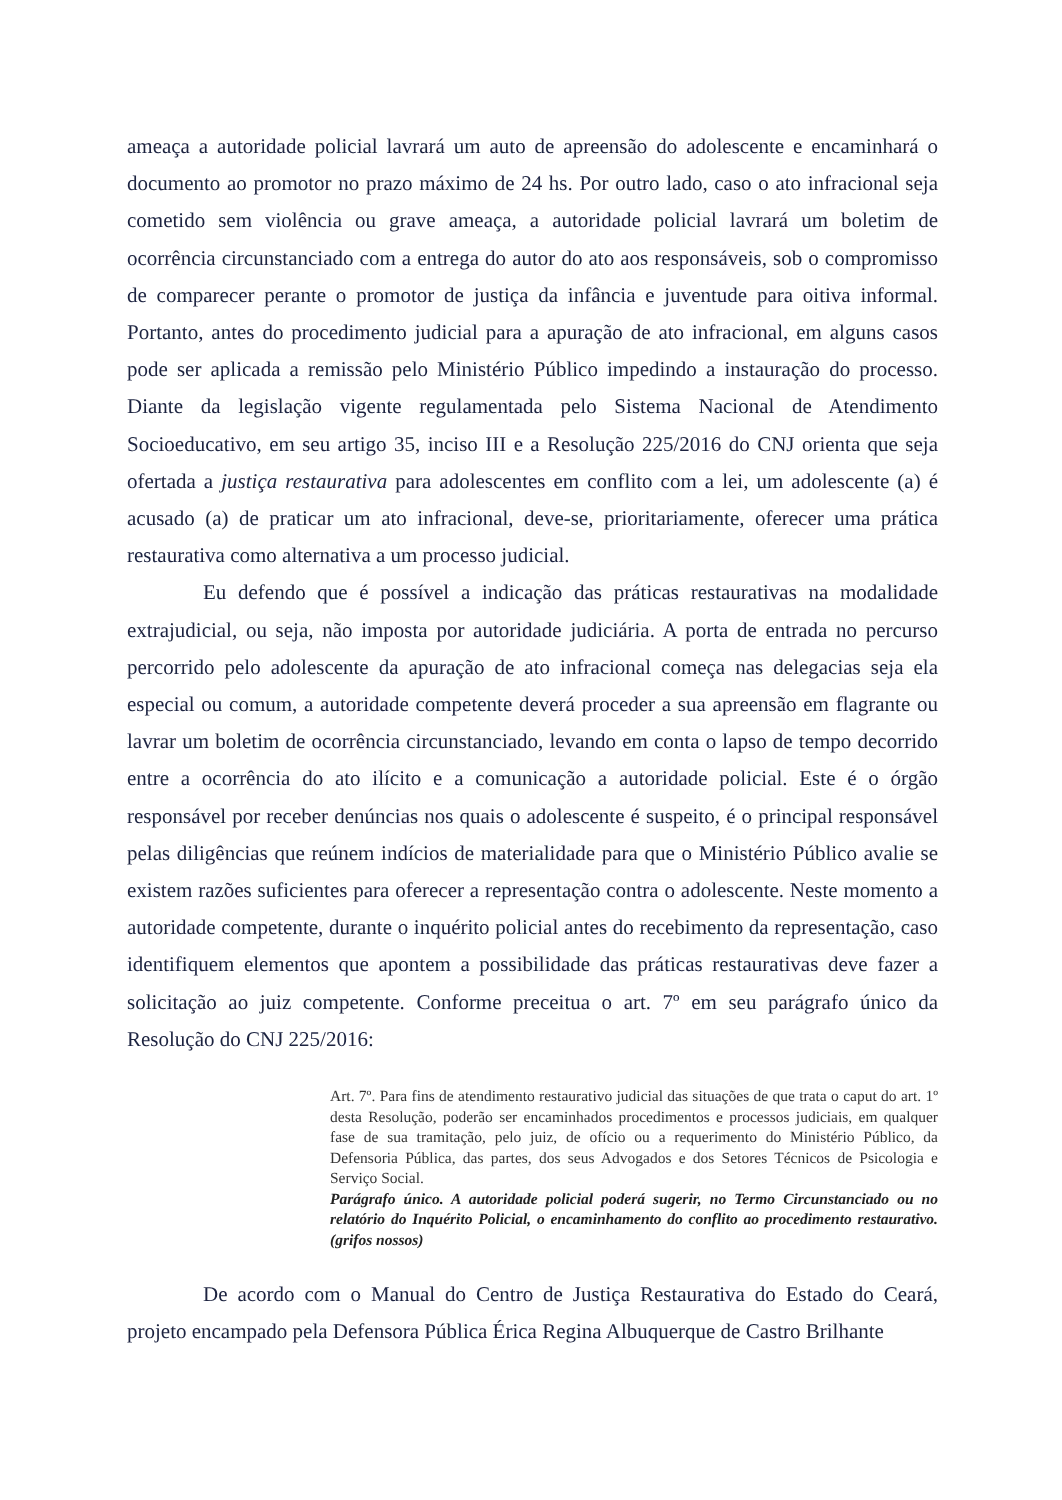ameaça a autoridade policial lavrará um auto de apreensão do adolescente e encaminhará o documento ao promotor no prazo máximo de 24 hs. Por outro lado, caso o ato infracional seja cometido sem violência ou grave ameaça, a autoridade policial lavrará um boletim de ocorrência circunstanciado com a entrega do autor do ato aos responsáveis, sob o compromisso de comparecer perante o promotor de justiça da infância e juventude para oitiva informal. Portanto, antes do procedimento judicial para a apuração de ato infracional, em alguns casos pode ser aplicada a remissão pelo Ministério Público impedindo a instauração do processo. Diante da legislação vigente regulamentada pelo Sistema Nacional de Atendimento Socioeducativo, em seu artigo 35, inciso III e a Resolução 225/2016 do CNJ orienta que seja ofertada a justiça restaurativa para adolescentes em conflito com a lei, um adolescente (a) é acusado (a) de praticar um ato infracional, deve-se, prioritariamente, oferecer uma prática restaurativa como alternativa a um processo judicial.
Eu defendo que é possível a indicação das práticas restaurativas na modalidade extrajudicial, ou seja, não imposta por autoridade judiciária. A porta de entrada no percurso percorrido pelo adolescente da apuração de ato infracional começa nas delegacias seja ela especial ou comum, a autoridade competente deverá proceder a sua apreensão em flagrante ou lavrar um boletim de ocorrência circunstanciado, levando em conta o lapso de tempo decorrido entre a ocorrência do ato ilícito e a comunicação a autoridade policial. Este é o órgão responsável por receber denúncias nos quais o adolescente é suspeito, é o principal responsável pelas diligências que reúnem indícios de materialidade para que o Ministério Público avalie se existem razões suficientes para oferecer a representação contra o adolescente. Neste momento a autoridade competente, durante o inquérito policial antes do recebimento da representação, caso identifiquem elementos que apontem a possibilidade das práticas restaurativas deve fazer a solicitação ao juiz competente. Conforme preceitua o art. 7º em seu parágrafo único da Resolução do CNJ 225/2016:
Art. 7º. Para fins de atendimento restaurativo judicial das situações de que trata o caput do art. 1º desta Resolução, poderão ser encaminhados procedimentos e processos judiciais, em qualquer fase de sua tramitação, pelo juiz, de ofício ou a requerimento do Ministério Público, da Defensoria Pública, das partes, dos seus Advogados e dos Setores Técnicos de Psicologia e Serviço Social.
Parágrafo único. A autoridade policial poderá sugerir, no Termo Circunstanciado ou no relatório do Inquérito Policial, o encaminhamento do conflito ao procedimento restaurativo. (grifos nossos)
De acordo com o Manual do Centro de Justiça Restaurativa do Estado do Ceará, projeto encampado pela Defensora Pública Érica Regina Albuquerque de Castro Brilhante